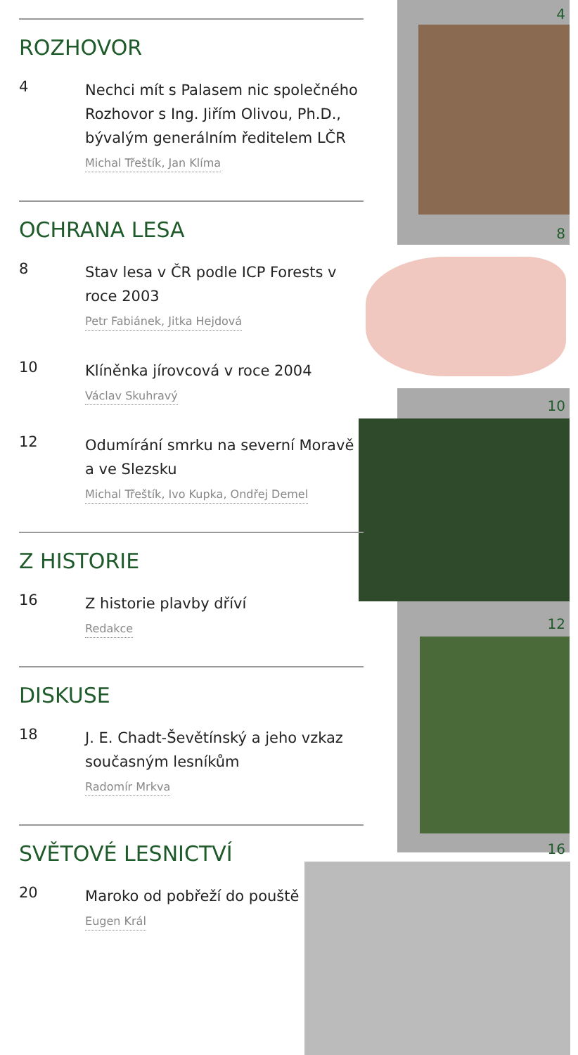4
8
10
12
16
ROZHOVOR
4
Nechci mít s Palasem nic společného Rozhovor s Ing. Jiřím Olivou, Ph.D., bývalým generálním ředitelem LČR
Michal Třeštík, Jan Klíma
OCHRANA LESA
8
Stav lesa v ČR podle ICP Forests v roce 2003
Petr Fabiánek, Jitka Hejdová
10
Klíněnka jírovcová v roce 2004
Václav Skuhravý
12
Odumírání smrku na severní Moravě a ve Slezsku
Michal Třeštík, Ivo Kupka, Ondřej Demel
Z HISTORIE
16
Z historie plavby dříví
Redakce
DISKUSE
18
J. E. Chadt-Ševětínský a jeho vzkaz současným lesníkům
Radomír Mrkva
SVĚTOVÉ LESNICTVÍ
20
Maroko od pobřeží do pouště
Eugen Král